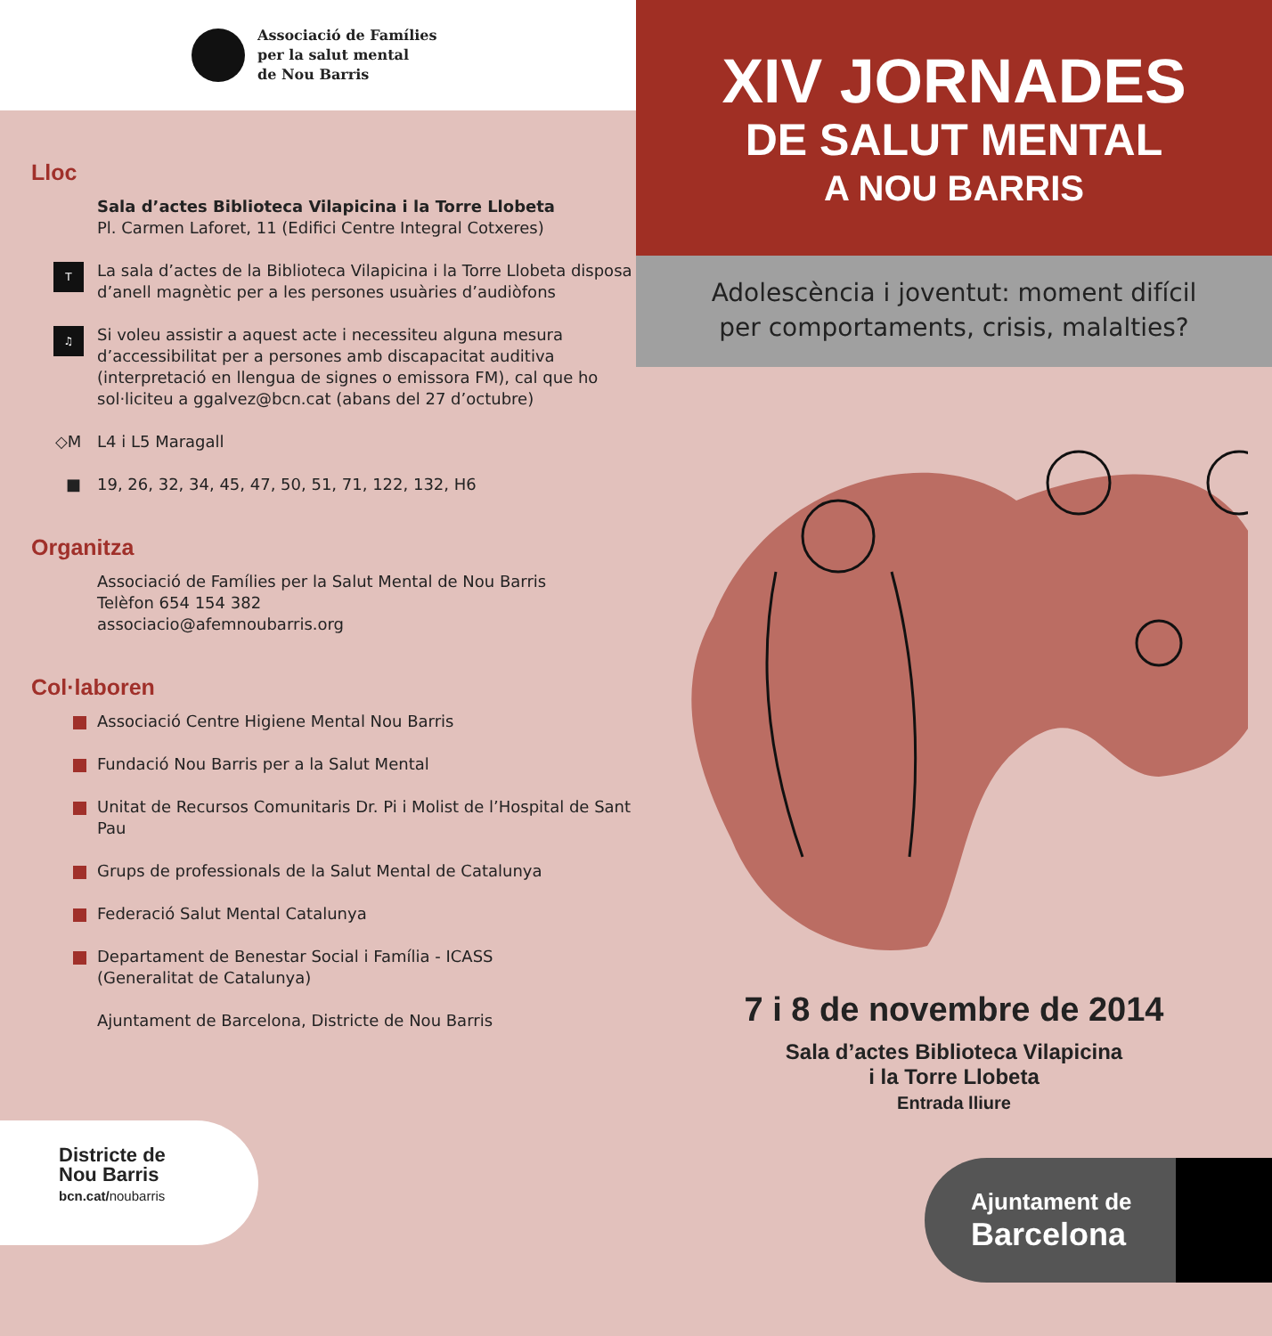Associació de Famílies
per la salut mental
de Nou Barris
Lloc
Sala d’actes Biblioteca Vilapicina i la Torre Llobeta
Pl. Carmen Laforet, 11 (Edifici Centre Integral Cotxeres)
T La sala d’actes de la Biblioteca Vilapicina i la Torre Llobeta disposa d’anell magnètic per a les persones usuàries d’audiòfons
♫ Si voleu assistir a aquest acte i necessiteu alguna mesura d’accessibilitat per a persones amb discapacitat auditiva (interpretació en llengua de signes o emissora FM), cal que ho sol·liciteu a ggalvez@bcn.cat (abans del 27 d’octubre)
◇M L4 i L5 Maragall
■ 19, 26, 32, 34, 45, 47, 50, 51, 71, 122, 132, H6
Organitza
Associació de Famílies per la Salut Mental de Nou Barris
Telèfon 654 154 382
associacio@afemnoubarris.org
Col·laboren
Associació Centre Higiene Mental Nou Barris
Fundació Nou Barris per a la Salut Mental
Unitat de Recursos Comunitaris Dr. Pi i Molist de l’Hospital de Sant Pau
Grups de professionals de la Salut Mental de Catalunya
Federació Salut Mental Catalunya
Departament de Benestar Social i Família - ICASS
(Generalitat de Catalunya)
Ajuntament de Barcelona, Districte de Nou Barris
Districte de
Nou Barris
bcn.cat/noubarris
XIV JORNADES
DE SALUT MENTAL
A NOU BARRIS
Adolescència i joventut: moment difícil
per comportaments, crisis, malalties?
7 i 8 de novembre de 2014
Sala d’actes Biblioteca Vilapicina
i la Torre Llobeta
Entrada lliure
Ajuntament de
Barcelona